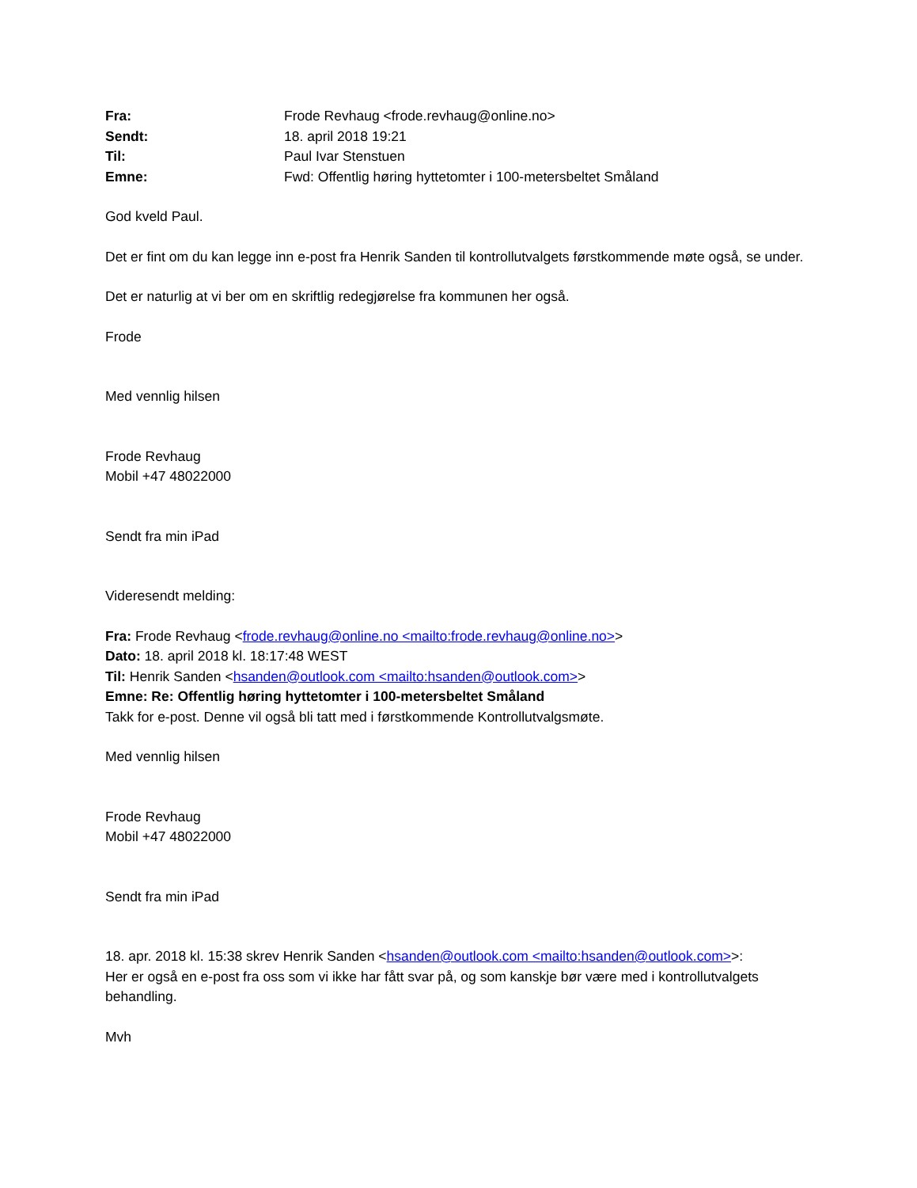| Fra: | Frode Revhaug <frode.revhaug@online.no> |
| Sendt: | 18. april 2018 19:21 |
| Til: | Paul Ivar Stenstuen |
| Emne: | Fwd: Offentlig høring hyttetomter i 100-metersbeltet Småland |
God kveld Paul.
Det er fint om du kan legge inn e-post fra Henrik Sanden til kontrollutvalgets førstkommende møte også, se under.
Det er naturlig at vi ber om en skriftlig redegjørelse fra kommunen her også.
Frode
Med vennlig hilsen
Frode Revhaug
Mobil +47 48022000
Sendt fra min iPad
Videresendt melding:
Fra: Frode Revhaug <frode.revhaug@online.no <mailto:frode.revhaug@online.no>>
Dato: 18. april 2018 kl. 18:17:48 WEST
Til: Henrik Sanden <hsanden@outlook.com <mailto:hsanden@outlook.com>>
Emne: Re: Offentlig høring hyttetomter i 100-metersbeltet Småland
Takk for e-post. Denne vil også bli tatt med i førstkommende Kontrollutvalgsmøte.
Med vennlig hilsen
Frode Revhaug
Mobil +47 48022000
Sendt fra min iPad
18. apr. 2018 kl. 15:38 skrev Henrik Sanden <hsanden@outlook.com <mailto:hsanden@outlook.com>>:
Her er også en e-post fra oss som vi ikke har fått svar på, og som kanskje bør være med i kontrollutvalgets behandling.
Mvh